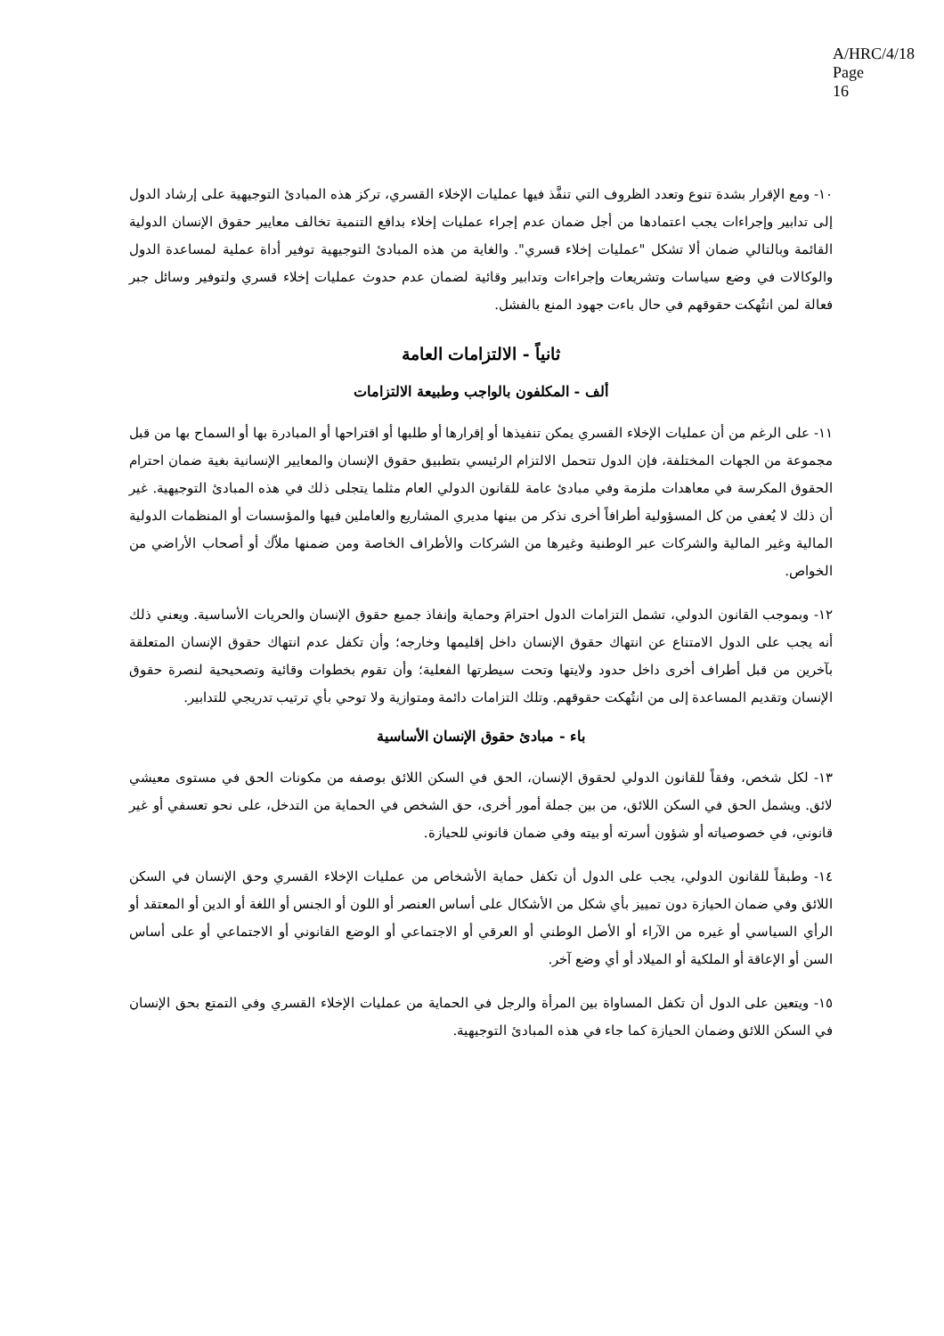A/HRC/4/18
Page 16
١٠- ومع الإقرار بشدة تنوع وتعدد الظروف التي تنفَّذ فيها عمليات الإخلاء القسري، تركز هذه المبادئ التوجيهية على إرشاد الدول إلى تدابير وإجراءات يجب اعتمادها من أجل ضمان عدم إجراء عمليات إخلاء بدافع التنمية تخالف معايير حقوق الإنسان الدولية القائمة وبالتالي ضمان ألا تشكل "عمليات إخلاء قسري". والغاية من هذه المبادئ التوجيهية توفير أداة عملية لمساعدة الدول والوكالات في وضع سياسات وتشريعات وإجراءات وتدابير وقائية لضمان عدم حدوث عمليات إخلاء قسري ولتوفير وسائل جبر فعالة لمن انتُهكت حقوقهم في حال باءت جهود المنع بالفشل.
ثانياً - الالتزامات العامة
ألف - المكلفون بالواجب وطبيعة الالتزامات
١١- على الرغم من أن عمليات الإخلاء القسري يمكن تنفيذها أو إقرارها أو طلبها أو اقتراحها أو المبادرة بها أو السماح بها من قبل مجموعة من الجهات المختلفة، فإن الدول تتحمل الالتزام الرئيسي بتطبيق حقوق الإنسان والمعايير الإنسانية بغية ضمان احترام الحقوق المكرسة في معاهدات ملزمة وفي مبادئ عامة للقانون الدولي العام مثلما يتجلى ذلك في هذه المبادئ التوجيهية. غير أن ذلك لا يُعفي من كل المسؤولية أطرافاً أخرى نذكر من بينها مديري المشاريع والعاملين فيها والمؤسسات أو المنظمات الدولية المالية وغير المالية والشركات عبر الوطنية وغيرها من الشركات والأطراف الخاصة ومن ضمنها ملاّك أو أصحاب الأراضي من الخواص.
١٢- وبموجب القانون الدولي، تشمل التزامات الدول احترامَ وحماية وإنفاذ جميع حقوق الإنسان والحريات الأساسية. ويعني ذلك أنه يجب على الدول الامتناع عن انتهاك حقوق الإنسان داخل إقليمها وخارجه؛ وأن تكفل عدم انتهاك حقوق الإنسان المتعلقة بآخرين من قبل أطراف أخرى داخل حدود ولايتها وتحت سيطرتها الفعلية؛ وأن تقوم بخطوات وقائية وتصحيحية لنصرة حقوق الإنسان وتقديم المساعدة إلى من انتُهكت حقوقهم. وتلك التزامات دائمة ومتوازية ولا توحي بأي ترتيب تدريجي للتدابير.
باء - مبادئ حقوق الإنسان الأساسية
١٣- لكل شخص، وفقاً للقانون الدولي لحقوق الإنسان، الحق في السكن اللائق بوصفه من مكونات الحق في مستوى معيشي لائق. ويشمل الحق في السكن اللائق، من بين جملة أمور أخرى، حق الشخص في الحماية من التدخل، على نحو تعسفي أو غير قانوني، في خصوصياته أو شؤون أسرته أو بيته وفي ضمان قانوني للحيازة.
١٤- وطبقاً للقانون الدولي، يجب على الدول أن تكفل حماية الأشخاص من عمليات الإخلاء القسري وحق الإنسان في السكن اللائق وفي ضمان الحيازة دون تمييز بأي شكل من الأشكال على أساس العنصر أو اللون أو الجنس أو اللغة أو الدين أو المعتقد أو الرأي السياسي أو غيره من الآراء أو الأصل الوطني أو العرقي أو الاجتماعي أو الوضع القانوني أو الاجتماعي أو على أساس السن أو الإعاقة أو الملكية أو الميلاد أو أي وضع آخر.
١٥- ويتعين على الدول أن تكفل المساواة بين المرأة والرجل في الحماية من عمليات الإخلاء القسري وفي التمتع بحق الإنسان في السكن اللائق وضمان الحيازة كما جاء في هذه المبادئ التوجيهية.